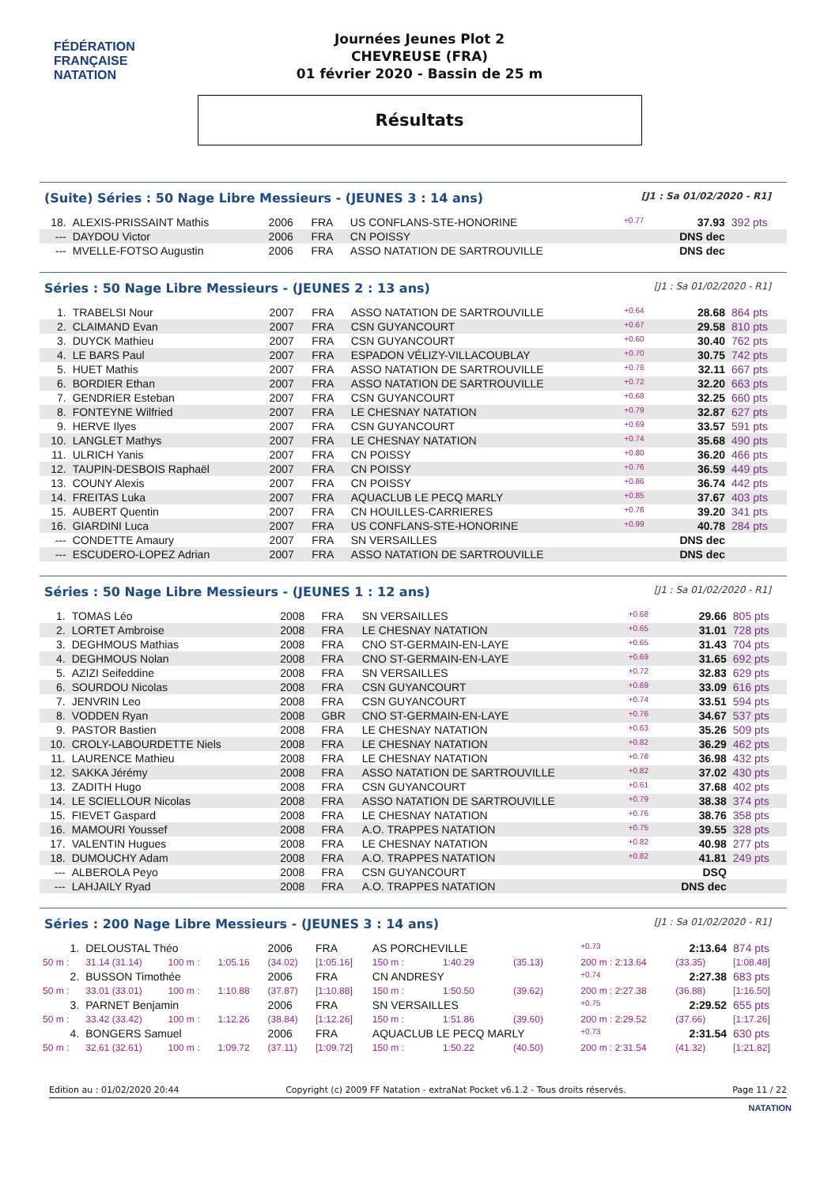FÉDÉRATION FRANÇAISE
NATATION
Journées Jeunes Plot 2
CHEVREUSE (FRA)
01 février 2020 - Bassin de 25 m
Résultats
(Suite) Séries : 50 Nage Libre Messieurs - (JEUNES 3 : 14 ans) [J1 : Sa 01/02/2020 - R1]
| 18. | ALEXIS-PRISSAINT Mathis | 2006 | FRA | US CONFLANS-STE-HONORINE | +0.77 | 37.93 | 392 pts |
| --- | DAYDOU Victor | 2006 | FRA | CN POISSY | | DNS dec | |
| --- | MVELLE-FOTSO Augustin | 2006 | FRA | ASSO NATATION DE SARTROUVILLE | | DNS dec | |
Séries : 50 Nage Libre Messieurs - (JEUNES 2 : 13 ans) [J1 : Sa 01/02/2020 - R1]
| 1. | TRABELSI Nour | 2007 | FRA | ASSO NATATION DE SARTROUVILLE | +0.64 | 28.68 | 864 pts |
| 2. | CLAIMAND Evan | 2007 | FRA | CSN GUYANCOURT | +0.67 | 29.58 | 810 pts |
| 3. | DUYCK Mathieu | 2007 | FRA | CSN GUYANCOURT | +0.60 | 30.40 | 762 pts |
| 4. | LE BARS Paul | 2007 | FRA | ESPADON VÉLIZY-VILLACOUBLAY | +0.70 | 30.75 | 742 pts |
| 5. | HUET Mathis | 2007 | FRA | ASSO NATATION DE SARTROUVILLE | +0.76 | 32.11 | 667 pts |
| 6. | BORDIER Ethan | 2007 | FRA | ASSO NATATION DE SARTROUVILLE | +0.72 | 32.20 | 663 pts |
| 7. | GENDRIER Esteban | 2007 | FRA | CSN GUYANCOURT | +0.68 | 32.25 | 660 pts |
| 8. | FONTEYNE Wilfried | 2007 | FRA | LE CHESNAY NATATION | +0.79 | 32.87 | 627 pts |
| 9. | HERVE Ilyes | 2007 | FRA | CSN GUYANCOURT | +0.69 | 33.57 | 591 pts |
| 10. | LANGLET Mathys | 2007 | FRA | LE CHESNAY NATATION | +0.74 | 35.68 | 490 pts |
| 11. | ULRICH Yanis | 2007 | FRA | CN POISSY | +0.80 | 36.20 | 466 pts |
| 12. | TAUPIN-DESBOIS Raphaël | 2007 | FRA | CN POISSY | +0.76 | 36.59 | 449 pts |
| 13. | COUNY Alexis | 2007 | FRA | CN POISSY | +0.86 | 36.74 | 442 pts |
| 14. | FREITAS Luka | 2007 | FRA | AQUACLUB LE PECQ MARLY | +0.85 | 37.67 | 403 pts |
| 15. | AUBERT Quentin | 2007 | FRA | CN HOUILLES-CARRIERES | +0.76 | 39.20 | 341 pts |
| 16. | GIARDINI Luca | 2007 | FRA | US CONFLANS-STE-HONORINE | +0.99 | 40.78 | 284 pts |
| --- | CONDETTE Amaury | 2007 | FRA | SN VERSAILLES | | DNS dec | |
| --- | ESCUDERO-LOPEZ Adrian | 2007 | FRA | ASSO NATATION DE SARTROUVILLE | | DNS dec | |
Séries : 50 Nage Libre Messieurs - (JEUNES 1 : 12 ans) [J1 : Sa 01/02/2020 - R1]
| 1. | TOMAS Léo | 2008 | FRA | SN VERSAILLES | +0.68 | 29.66 | 805 pts |
| 2. | LORTET Ambroise | 2008 | FRA | LE CHESNAY NATATION | +0.65 | 31.01 | 728 pts |
| 3. | DEGHMOUS Mathias | 2008 | FRA | CNO ST-GERMAIN-EN-LAYE | +0.65 | 31.43 | 704 pts |
| 4. | DEGHMOUS Nolan | 2008 | FRA | CNO ST-GERMAIN-EN-LAYE | +0.69 | 31.65 | 692 pts |
| 5. | AZIZI Seifeddine | 2008 | FRA | SN VERSAILLES | +0.72 | 32.83 | 629 pts |
| 6. | SOURDOU Nicolas | 2008 | FRA | CSN GUYANCOURT | +0.69 | 33.09 | 616 pts |
| 7. | JENVRIN Leo | 2008 | FRA | CSN GUYANCOURT | +0.74 | 33.51 | 594 pts |
| 8. | VODDEN Ryan | 2008 | GBR | CNO ST-GERMAIN-EN-LAYE | +0.76 | 34.67 | 537 pts |
| 9. | PASTOR Bastien | 2008 | FRA | LE CHESNAY NATATION | +0.63 | 35.26 | 509 pts |
| 10. | CROLY-LABOURDETTE Niels | 2008 | FRA | LE CHESNAY NATATION | +0.82 | 36.29 | 462 pts |
| 11. | LAURENCE Mathieu | 2008 | FRA | LE CHESNAY NATATION | +0.78 | 36.98 | 432 pts |
| 12. | SAKKA Jérémy | 2008 | FRA | ASSO NATATION DE SARTROUVILLE | +0.82 | 37.02 | 430 pts |
| 13. | ZADITH Hugo | 2008 | FRA | CSN GUYANCOURT | +0.61 | 37.68 | 402 pts |
| 14. | LE SCIELLOUR Nicolas | 2008 | FRA | ASSO NATATION DE SARTROUVILLE | +0.79 | 38.38 | 374 pts |
| 15. | FIEVET Gaspard | 2008 | FRA | LE CHESNAY NATATION | +0.76 | 38.76 | 358 pts |
| 16. | MAMOURI Youssef | 2008 | FRA | A.O. TRAPPES NATATION | +0.75 | 39.55 | 328 pts |
| 17. | VALENTIN Hugues | 2008 | FRA | LE CHESNAY NATATION | +0.82 | 40.98 | 277 pts |
| 18. | DUMOUCHY Adam | 2008 | FRA | A.O. TRAPPES NATATION | +0.82 | 41.81 | 249 pts |
| --- | ALBEROLA Peyo | 2008 | FRA | CSN GUYANCOURT | | DSQ | |
| --- | LAHJAILY Ryad | 2008 | FRA | A.O. TRAPPES NATATION | | DNS dec | |
Séries : 200 Nage Libre Messieurs - (JEUNES 3 : 14 ans) [J1 : Sa 01/02/2020 - R1]
| 1. | DELOUSTAL Théo | | | 2006 | FRA | AS PORCHEVILLE | | | +0.73 | 2:13.64 | 874 pts |
| 50 m : | 31.14 (31.14) | 100 m : | 1:05.16 | (34.02) | [1:05.16] | 150 m : | 1:40.29 | (35.13) | 200 m : 2:13.64 | (33.35) | [1:08.48] |
| 2. | BUSSON Timothée | | | 2006 | FRA | CN ANDRESY | | | +0.74 | 2:27.38 | 683 pts |
| 50 m : | 33.01 (33.01) | 100 m : | 1:10.88 | (37.87) | [1:10.88] | 150 m : | 1:50.50 | (39.62) | 200 m : 2:27.38 | (36.88) | [1:16.50] |
| 3. | PARNET Benjamin | | | 2006 | FRA | SN VERSAILLES | | | +0.75 | 2:29.52 | 655 pts |
| 50 m : | 33.42 (33.42) | 100 m : | 1:12.26 | (38.84) | [1:12.26] | 150 m : | 1:51.86 | (39.60) | 200 m : 2:29.52 | (37.66) | [1:17.26] |
| 4. | BONGERS Samuel | | | 2006 | FRA | AQUACLUB LE PECQ MARLY | | | +0.73 | 2:31.54 | 630 pts |
| 50 m : | 32.61 (32.61) | 100 m : | 1:09.72 | (37.11) | [1:09.72] | 150 m : | 1:50.22 | (40.50) | 200 m : 2:31.54 | (41.32) | [1:21.82] |
Edition au : 01/02/2020 20:44 Copyright (c) 2009 FF Natation - extraNat Pocket v6.1.2 - Tous droits réservés. Page 11 / 22
NATATION